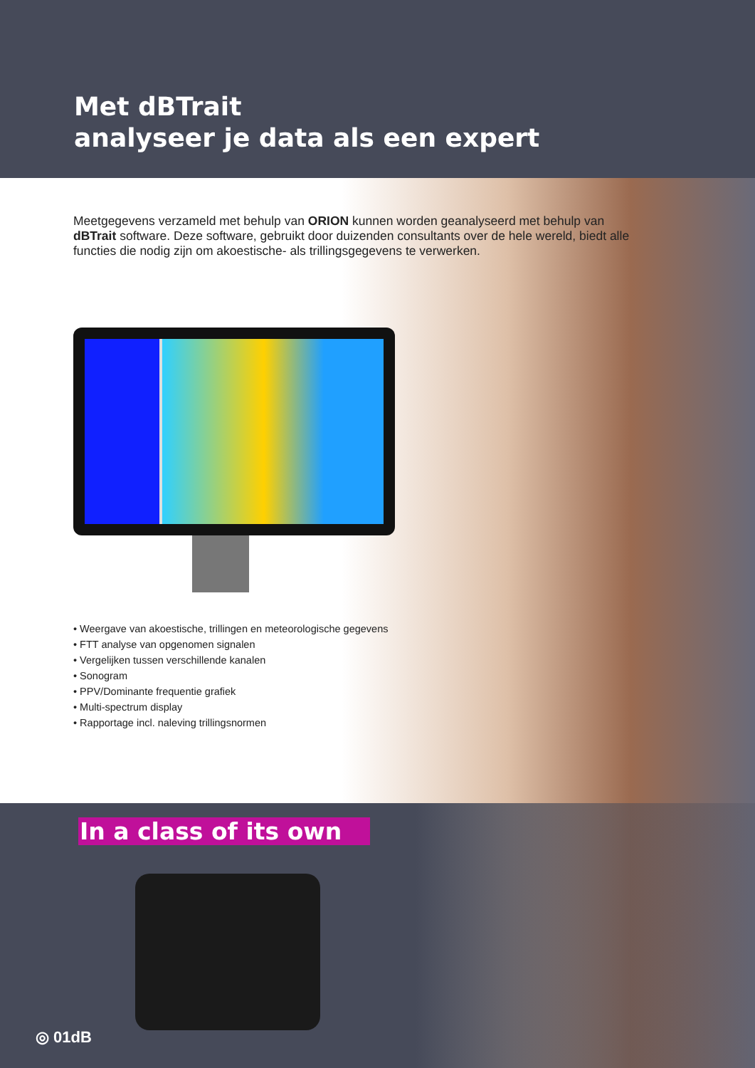Met dBTrait
analyseer je data als een expert
Meetgegevens verzameld met behulp van ORION kunnen worden geanalyseerd met behulp van dBTrait software. Deze software, gebruikt door duizenden consultants over de hele wereld, biedt alle functies die nodig zijn om akoestische- als trillingsgegevens te verwerken.
• Weergave van akoestische, trillingen en meteorologische gegevens
• FTT analyse van opgenomen signalen
• Vergelijken tussen verschillende kanalen
• Sonogram
• PPV/Dominante frequentie grafiek
• Multi-spectrum display
• Rapportage incl. naleving trillingsnormen
In a class of its own
◎ 01dB